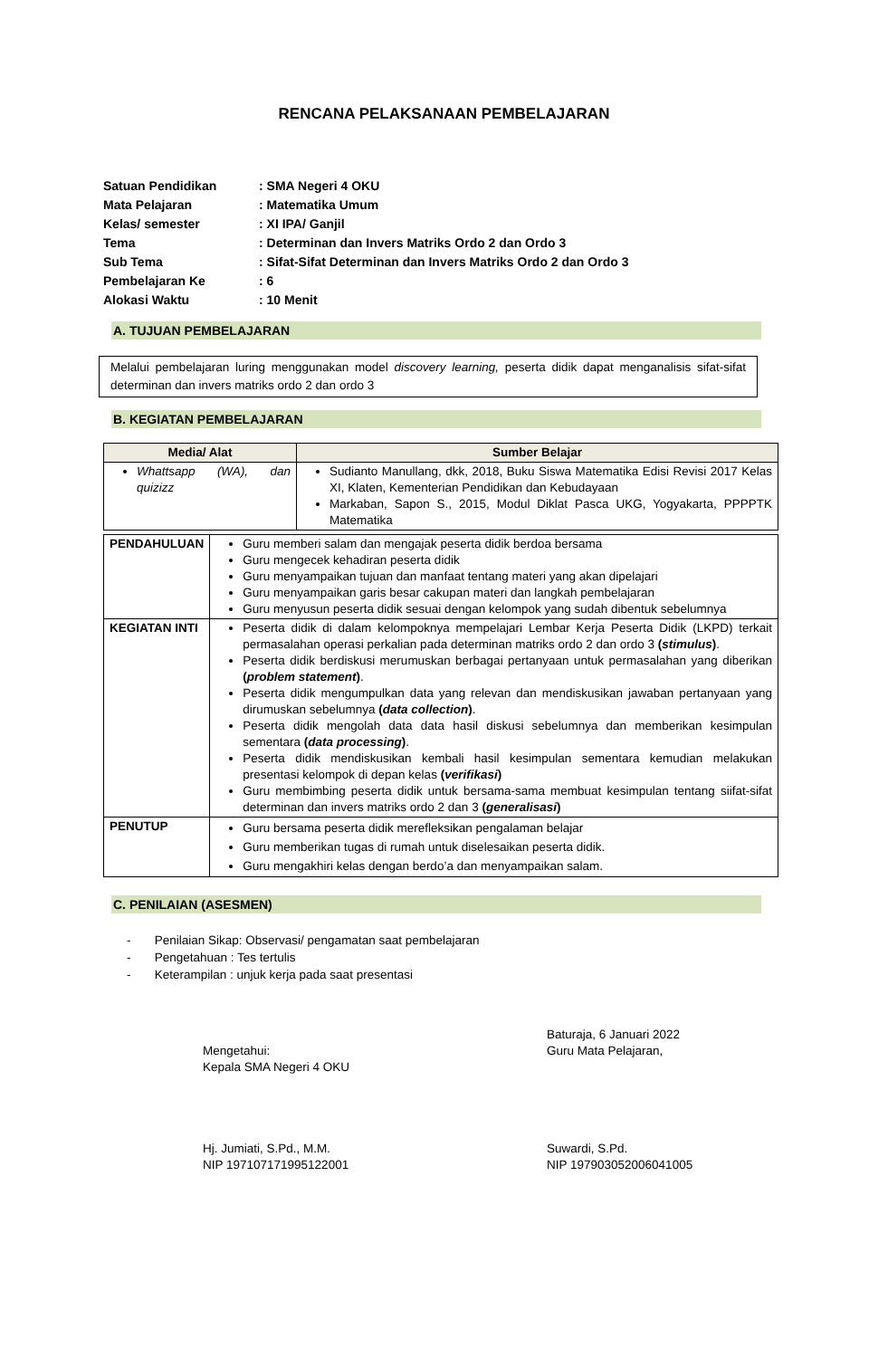RENCANA PELAKSANAAN PEMBELAJARAN
| Satuan Pendidikan | : SMA Negeri 4 OKU |
| Mata Pelajaran | : Matematika Umum |
| Kelas/ semester | : XI IPA/ Ganjil |
| Tema | : Determinan dan Invers Matriks Ordo 2 dan Ordo 3 |
| Sub Tema | : Sifat-Sifat Determinan dan Invers Matriks Ordo 2 dan Ordo 3 |
| Pembelajaran Ke | : 6 |
| Alokasi Waktu | : 10 Menit |
A. TUJUAN PEMBELAJARAN
Melalui pembelajaran luring menggunakan model discovery learning, peserta didik dapat menganalisis sifat-sifat determinan dan invers matriks ordo 2 dan ordo 3
B. KEGIATAN PEMBELAJARAN
| Media/ Alat | Sumber Belajar |
| --- | --- |
| Whattsapp (WA), dan quizizz | Sudianto Manullang, dkk, 2018, Buku Siswa Matematika Edisi Revisi 2017 Kelas XI, Klaten, Kementerian Pendidikan dan Kebudayaan Markaban, Sapon S., 2015, Modul Diklat Pasca UKG, Yogyakarta, PPPPTK Matematika |
| PENDAHULUAN | Guru memberi salam dan mengajak peserta didik berdoa bersama Guru mengecek kehadiran peserta didik Guru menyampaikan tujuan dan manfaat tentang materi yang akan dipelajari Guru menyampaikan garis besar cakupan materi dan langkah pembelajaran Guru menyusun peserta didik sesuai dengan kelompok yang sudah dibentuk sebelumnya |
| KEGIATAN INTI | Peserta didik di dalam kelompoknya mempelajari Lembar Kerja Peserta Didik (LKPD) terkait permasalahan operasi perkalian pada determinan matriks ordo 2 dan ordo 3 ( stimulus ) . Peserta didik berdiskusi merumuskan berbagai pertanyaan untuk permasalahan yang diberikan ( problem statement ) . Peserta didik mengumpulkan data yang relevan dan mendiskusikan jawaban pertanyaan yang dirumuskan sebelumnya ( data collection ) . Peserta didik mengolah data data hasil diskusi sebelumnya dan memberikan kesimpulan sementara ( data processing ) . Peserta didik mendiskusikan kembali hasil kesimpulan sementara kemudian melakukan presentasi kelompok di depan kelas ( verifikasi ) Guru membimbing peserta didik untuk bersama-sama membuat kesimpulan tentang siifat-sifat determinan dan invers matriks ordo 2 dan 3 ( generalisasi ) |
| PENUTUP | Guru bersama peserta didik merefleksikan pengalaman belajar Guru memberikan tugas di rumah untuk diselesaikan peserta didik. Guru mengakhiri kelas dengan berdo’a dan menyampaikan salam. |
C. PENILAIAN (ASESMEN)
- Penilaian Sikap: Observasi/ pengamatan saat pembelajaran
- Pengetahuan : Tes tertulis
- Keterampilan : unjuk kerja pada saat presentasi
Mengetahui:
Kepala SMA Negeri 4 OKU
Hj. Jumiati, S.Pd., M.M.
NIP 197107171995122001
Baturaja, 6 Januari 2022
Guru Mata Pelajaran,
Suwardi, S.Pd.
NIP 197903052006041005